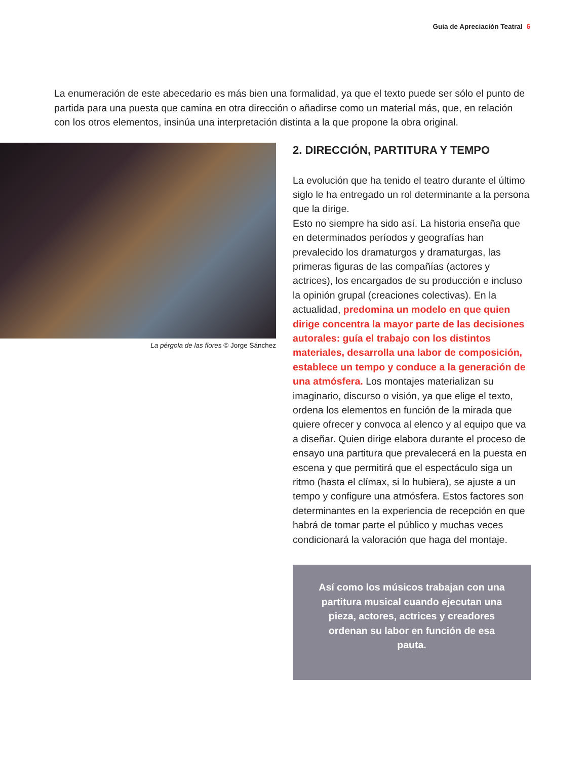Guia de Apreciación Teatral 6
La enumeración de este abecedario es más bien una formalidad, ya que el texto puede ser sólo el punto de partida para una puesta que camina en otra dirección o añadirse como un material más, que, en relación con los otros elementos, insinúa una interpretación distinta a la que propone la obra original.
La pérgola de las flores © Jorge Sánchez
2. DIRECCIÓN, PARTITURA Y TEMPO
La evolución que ha tenido el teatro durante el último siglo le ha entregado un rol determinante a la persona que la dirige.
Esto no siempre ha sido así. La historia enseña que en determinados períodos y geografías han prevalecido los dramaturgos y dramaturgas, las primeras figuras de las compañías (actores y actrices), los encargados de su producción e incluso la opinión grupal (creaciones colectivas). En la actualidad, predomina un modelo en que quien dirige concentra la mayor parte de las decisiones autorales: guía el trabajo con los distintos materiales, desarrolla una labor de composición, establece un tempo y conduce a la generación de una atmósfera. Los montajes materializan su imaginario, discurso o visión, ya que elige el texto, ordena los elementos en función de la mirada que quiere ofrecer y convoca al elenco y al equipo que va a diseñar. Quien dirige elabora durante el proceso de ensayo una partitura que prevalecerá en la puesta en escena y que permitirá que el espectáculo siga un ritmo (hasta el clímax, si lo hubiera), se ajuste a un tempo y configure una atmósfera. Estos factores son determinantes en la experiencia de recepción en que habrá de tomar parte el público y muchas veces condicionará la valoración que haga del montaje.
Así como los músicos trabajan con una partitura musical cuando ejecutan una pieza, actores, actrices y creadores ordenan su labor en función de esa pauta.